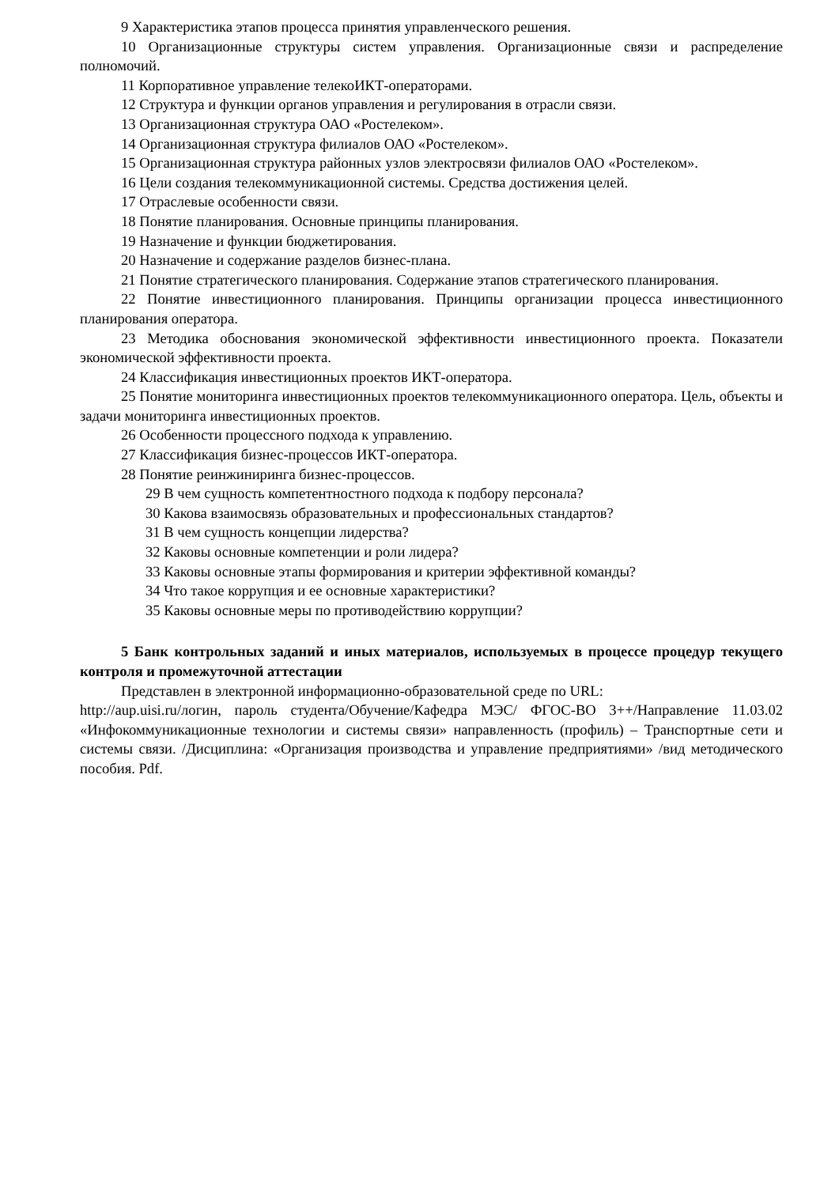9 Характеристика этапов процесса принятия управленческого решения.
10 Организационные структуры систем управления. Организационные связи и распределение полномочий.
11 Корпоративное управление телекоИКТ-операторами.
12 Структура и функции органов управления и регулирования в отрасли связи.
13 Организационная структура ОАО «Ростелеком».
14 Организационная структура филиалов ОАО «Ростелеком».
15 Организационная структура районных узлов электросвязи филиалов ОАО «Ростелеком».
16 Цели создания телекоммуникационной системы. Средства достижения целей.
17 Отраслевые особенности связи.
18 Понятие планирования. Основные принципы планирования.
19 Назначение и функции бюджетирования.
20 Назначение и содержание разделов бизнес-плана.
21 Понятие стратегического планирования. Содержание этапов стратегического планирования.
22 Понятие инвестиционного планирования. Принципы организации процесса инвестиционного планирования оператора.
23 Методика обоснования экономической эффективности инвестиционного проекта. Показатели экономической эффективности проекта.
24 Классификация инвестиционных проектов ИКТ-оператора.
25 Понятие мониторинга инвестиционных проектов телекоммуникационного оператора. Цель, объекты и задачи мониторинга инвестиционных проектов.
26 Особенности процессного подхода к управлению.
27 Классификация бизнес-процессов ИКТ-оператора.
28 Понятие реинжиниринга бизнес-процессов.
29 В чем сущность компетентностного подхода к подбору персонала?
30 Какова взаимосвязь образовательных и профессиональных стандартов?
31 В чем сущность концепции лидерства?
32 Каковы основные компетенции и роли лидера?
33 Каковы основные этапы формирования и критерии эффективной команды?
34 Что такое коррупция и ее основные характеристики?
35 Каковы основные меры по противодействию коррупции?
5 Банк контрольных заданий и иных материалов, используемых в процессе процедур текущего контроля и промежуточной аттестации
Представлен в электронной информационно-образовательной среде по URL:
http://aup.uisi.ru/логин, пароль студента/Обучение/Кафедра МЭС/ ФГОС-ВО 3++/Направление 11.03.02 «Инфокоммуникационные технологии и системы связи» направленность (профиль) – Транспортные сети и системы связи. /Дисциплина: «Организация производства и управление предприятиями» /вид методического пособия. Pdf.